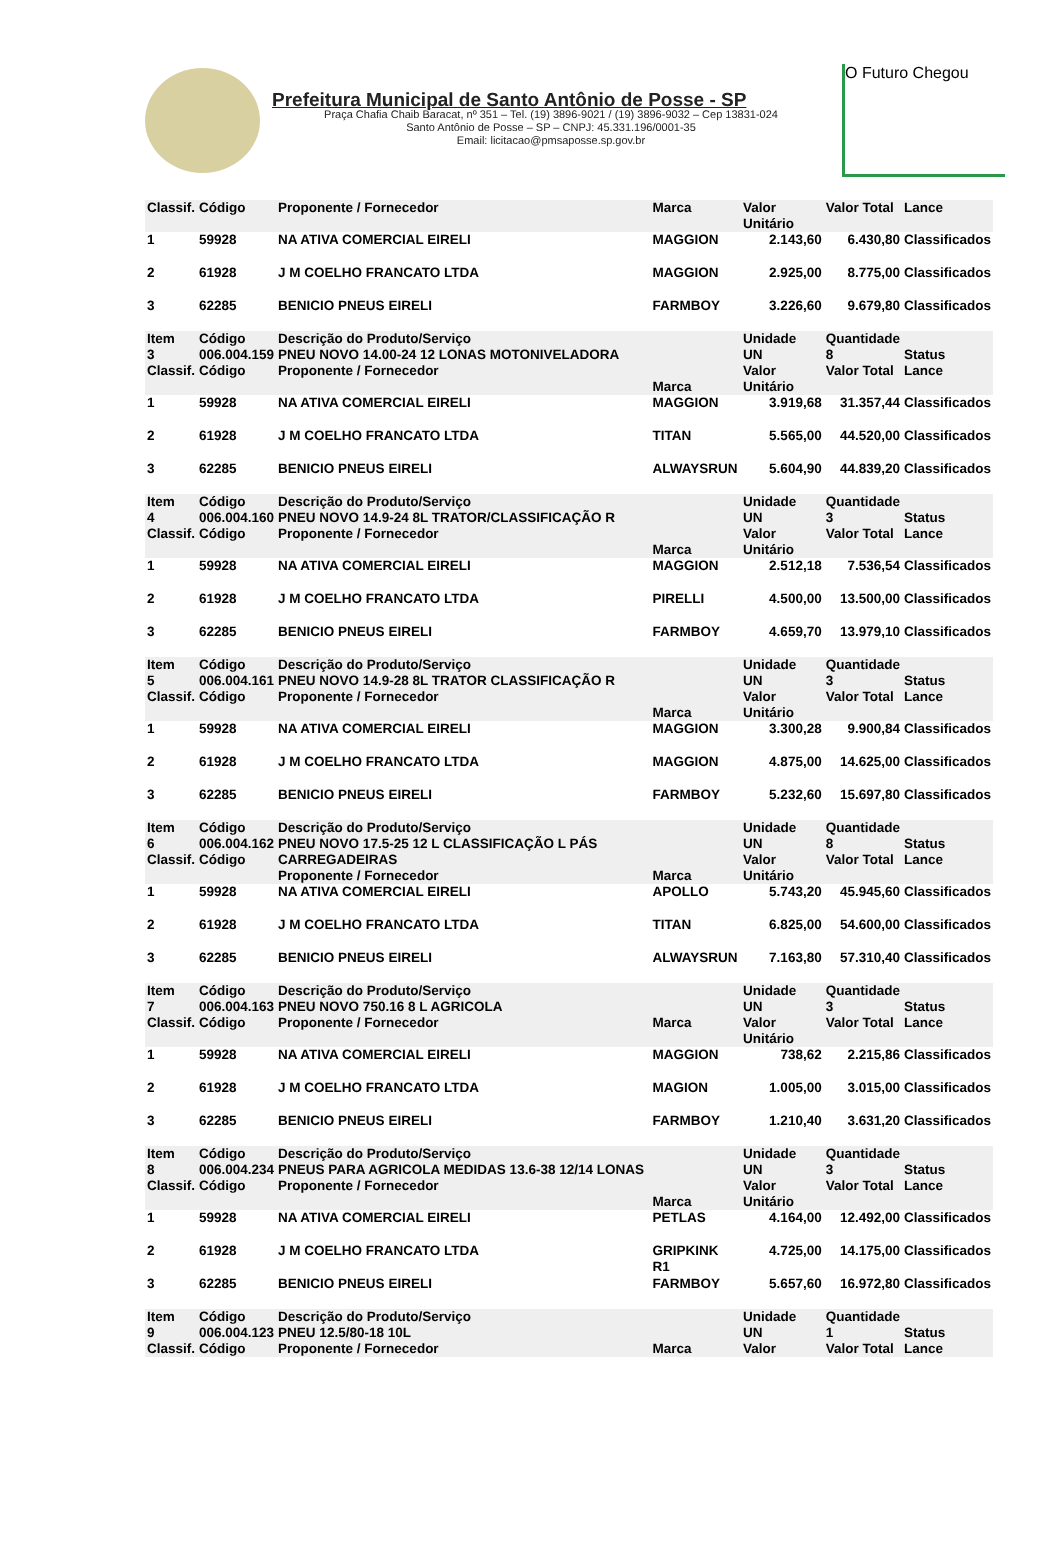Prefeitura Municipal de Santo Antônio de Posse - SP
Praça Chafia Chaib Baracat, nº 351 – Tel. (19) 3896-9021 / (19) 3896-9032 – Cep 13831-024
Santo Antônio de Posse – SP – CNPJ: 45.331.196/0001-35
Email: licitacao@pmsaposse.sp.gov.br
O Futuro Chegou
| Classif. | Código | Proponente / Fornecedor | Marca | Valor Unitário | Valor Total | Lance |
| --- | --- | --- | --- | --- | --- | --- |
| 1 | 59928 | NA ATIVA COMERCIAL EIRELI | MAGGION | 2.143,60 | 6.430,80 | Classificados |
| 2 | 61928 | J M COELHO FRANCATO LTDA | MAGGION | 2.925,00 | 8.775,00 | Classificados |
| 3 | 62285 | BENICIO PNEUS EIRELI | FARMBOY | 3.226,60 | 9.679,80 | Classificados |
| Item 3 Classif. | Código 006.004.159 Código | Descrição do Produto/Serviço PNEU NOVO 14.00-24 12 LONAS MOTONIVELADORA Proponente / Fornecedor | Marca | Unidade UN Valor Unitário | Quantidade 8 Valor Total | Status Lance |
| 1 | 59928 | NA ATIVA COMERCIAL EIRELI | MAGGION | 3.919,68 | 31.357,44 | Classificados |
| 2 | 61928 | J M COELHO FRANCATO LTDA | TITAN | 5.565,00 | 44.520,00 | Classificados |
| 3 | 62285 | BENICIO PNEUS EIRELI | ALWAYSRUN | 5.604,90 | 44.839,20 | Classificados |
| Item 4 Classif. | Código 006.004.160 Código | Descrição do Produto/Serviço PNEU NOVO 14.9-24 8L TRATOR/CLASSIFICAÇÃO R Proponente / Fornecedor | Marca | Unidade UN Valor Unitário | Quantidade 3 Valor Total | Status Lance |
| 1 | 59928 | NA ATIVA COMERCIAL EIRELI | MAGGION | 2.512,18 | 7.536,54 | Classificados |
| 2 | 61928 | J M COELHO FRANCATO LTDA | PIRELLI | 4.500,00 | 13.500,00 | Classificados |
| 3 | 62285 | BENICIO PNEUS EIRELI | FARMBOY | 4.659,70 | 13.979,10 | Classificados |
| Item 5 Classif. | Código 006.004.161 Código | Descrição do Produto/Serviço PNEU NOVO 14.9-28 8L TRATOR CLASSIFICAÇÃO R Proponente / Fornecedor | Marca | Unidade UN Valor Unitário | Quantidade 3 Valor Total | Status Lance |
| 1 | 59928 | NA ATIVA COMERCIAL EIRELI | MAGGION | 3.300,28 | 9.900,84 | Classificados |
| 2 | 61928 | J M COELHO FRANCATO LTDA | MAGGION | 4.875,00 | 14.625,00 | Classificados |
| 3 | 62285 | BENICIO PNEUS EIRELI | FARMBOY | 5.232,60 | 15.697,80 | Classificados |
| Item 6 Classif. | Código 006.004.162 Código | Descrição do Produto/Serviço PNEU NOVO 17.5-25 12 L CLASSIFICAÇÃO L PÁS CARREGADEIRAS Proponente / Fornecedor | Marca | Unidade UN Valor Unitário | Quantidade 8 Valor Total | Status Lance |
| 1 | 59928 | NA ATIVA COMERCIAL EIRELI | APOLLO | 5.743,20 | 45.945,60 | Classificados |
| 2 | 61928 | J M COELHO FRANCATO LTDA | TITAN | 6.825,00 | 54.600,00 | Classificados |
| 3 | 62285 | BENICIO PNEUS EIRELI | ALWAYSRUN | 7.163,80 | 57.310,40 | Classificados |
| Item 7 Classif. | Código 006.004.163 Código | Descrição do Produto/Serviço PNEU NOVO 750.16 8 L AGRICOLA Proponente / Fornecedor | Marca | Unidade UN Valor Unitário | Quantidade 3 Valor Total | Status Lance |
| 1 | 59928 | NA ATIVA COMERCIAL EIRELI | MAGGION | 738,62 | 2.215,86 | Classificados |
| 2 | 61928 | J M COELHO FRANCATO LTDA | MAGION | 1.005,00 | 3.015,00 | Classificados |
| 3 | 62285 | BENICIO PNEUS EIRELI | FARMBOY | 1.210,40 | 3.631,20 | Classificados |
| Item 8 Classif. | Código 006.004.234 Código | Descrição do Produto/Serviço PNEUS PARA AGRICOLA MEDIDAS 13.6-38 12/14 LONAS Proponente / Fornecedor | Marca | Unidade UN Valor Unitário | Quantidade 3 Valor Total | Status Lance |
| 1 | 59928 | NA ATIVA COMERCIAL EIRELI | PETLAS | 4.164,00 | 12.492,00 | Classificados |
| 2 | 61928 | J M COELHO FRANCATO LTDA | GRIPKINK R1 | 4.725,00 | 14.175,00 | Classificados |
| 3 | 62285 | BENICIO PNEUS EIRELI | FARMBOY | 5.657,60 | 16.972,80 | Classificados |
| Item 9 Classif. | Código 006.004.123 Código | Descrição do Produto/Serviço PNEU 12.5/80-18 10L Proponente / Fornecedor | Marca | Unidade UN Valor | Quantidade 1 Valor Total | Status Lance |